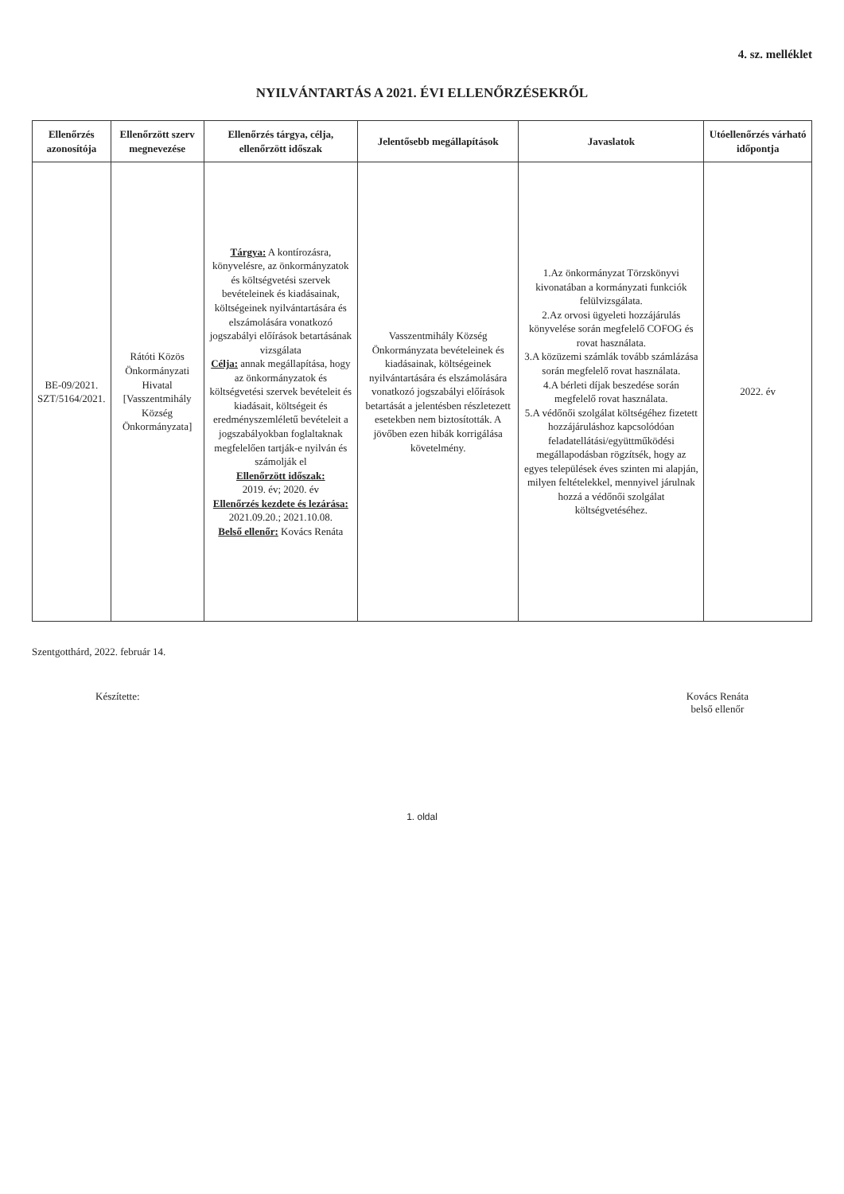4. sz. melléklet
NYILVÁNTARTÁS A 2021. ÉVI ELLENŐRZÉSEKRŐL
| Ellenőrzés azonosítója | Ellenőrzött szerv megnevezése | Ellenőrzés tárgya, célja, ellenőrzött időszak | Jelentősebb megállapítások | Javaslatok | Utóellenőrzés várható időpontja |
| --- | --- | --- | --- | --- | --- |
| BE-09/2021. SZT/5164/2021. | Rátóti Közös Önkormányzati Hivatal [Vasszentmihály Község Önkormányzata] | Tárgya: A kontírozásra, könyvelésre, az önkormányzatok és költségvetési szervek bevételeinek és kiadásainak, költségeinek nyilvántartására és elszámolására vonatkozó jogszabályi előírások betartásának vizsgálata Célja: annak megállapítása, hogy az önkormányzatok és költségvetési szervek bevételeit és kiadásait, költségeit és eredményszemléletű bevételeit a jogszabályokban foglaltaknak megfelelően tartják-e nyilván és számolják el Ellenőrzött időszak: 2019. év; 2020. év Ellenőrzés kezdete és lezárása: 2021.09.20.; 2021.10.08. Belső ellenőr: Kovács Renáta | Vasszentmihály Község Önkormányzata bevételeinek és kiadásainak, költségeinek nyilvántartására és elszámolására vonatkozó jogszabályi előírások betartását a jelentésben részletezett esetekben nem biztosították. A jövőben ezen hibák korrigálása követelmény. | 1.Az önkormányzat Törzskönyvi kivonatában a kormányzati funkciók felülvizsgálata. 2.Az orvosi ügyeleti hozzájárulás könyvelése során megfelelő COFOG és rovat használata. 3.A közüzemi számlák tovább számlázása során megfelelő rovat használata. 4.A bérleti díjak beszedése során megfelelő rovat használata. 5.A védőnői szolgálat költségéhez fizetett hozzájáruláshoz kapcsolódóan feladatellátási/együttműködési megállapodásban rögzítsék, hogy az egyes települések éves szinten mi alapján, milyen feltételekkel, mennyivel járulnak hozzá a védőnői szolgálat költségvetéséhez. | 2022. év |
Szentgotthárd, 2022. február 14.
Készítette: Kovács Renáta
belső ellenőr
1. oldal